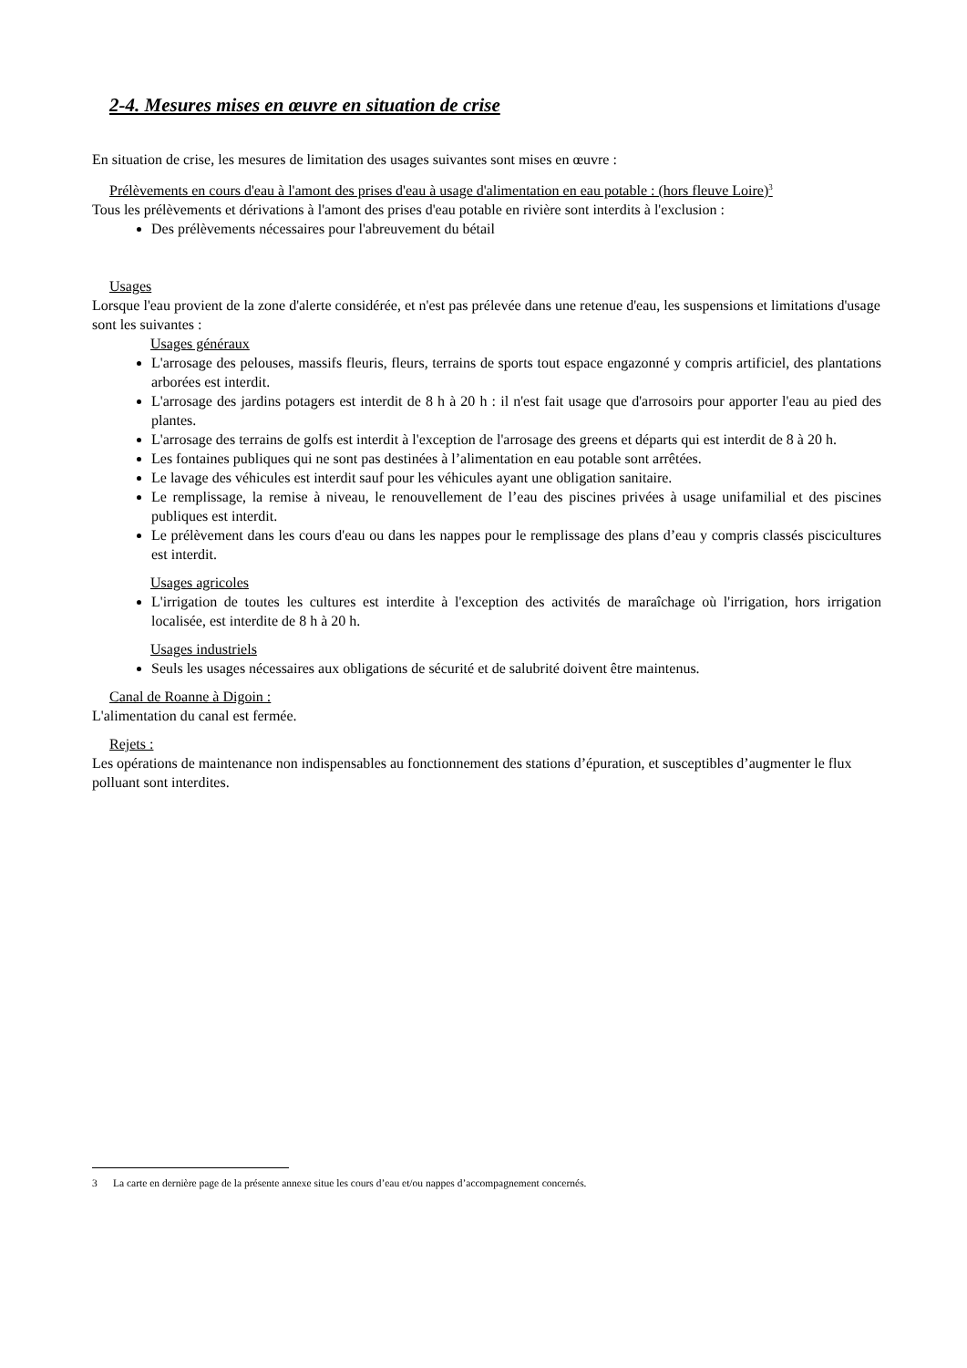2-4. Mesures mises en œuvre en situation de crise
En situation de crise, les mesures de limitation des usages suivantes sont mises en œuvre :
Prélèvements en cours d'eau à l'amont des prises d'eau à usage d'alimentation en eau potable : (hors fleuve Loire)<sup>3</sup>
Tous les prélèvements et dérivations à l'amont des prises d'eau potable en rivière sont interdits à l'exclusion :
Des prélèvements nécessaires pour l'abreuvement du bétail
Usages
Lorsque l'eau provient de la zone d'alerte considérée, et n'est pas prélevée dans une retenue d'eau, les suspensions et limitations d'usage sont les suivantes :
Usages généraux
L'arrosage des pelouses, massifs fleuris, fleurs, terrains de sports tout espace engazonné y compris artificiel, des plantations arborées est interdit.
L'arrosage des jardins potagers est interdit de 8 h à 20 h : il n'est fait usage que d'arrosoirs pour apporter l'eau au pied des plantes.
L'arrosage des terrains de golfs est interdit à l'exception de l'arrosage des greens et départs qui est interdit de 8 à 20 h.
Les fontaines publiques qui ne sont pas destinées à l’alimentation en eau potable sont arrêtées.
Le lavage des véhicules est interdit sauf pour les véhicules ayant une obligation sanitaire.
Le remplissage, la remise à niveau, le renouvellement de l’eau des piscines privées à usage unifamilial et des piscines publiques est interdit.
Le prélèvement dans les cours d'eau ou dans les nappes pour le remplissage des plans d’eau y compris classés piscicultures est interdit.
Usages agricoles
L'irrigation de toutes les cultures est interdite à l'exception des activités de maraîchage où l'irrigation, hors irrigation localisée, est interdite de 8 h à 20 h.
Usages industriels
Seuls les usages nécessaires aux obligations de sécurité et de salubrité doivent être maintenus.
Canal de Roanne à Digoin :
L'alimentation du canal est fermée.
Rejets :
Les opérations de maintenance non indispensables au fonctionnement des stations d’épuration, et susceptibles d’augmenter le flux polluant sont interdites.
3 La carte en dernière page de la présente annexe situe les cours d’eau et/ou nappes d’accompagnement concernés.